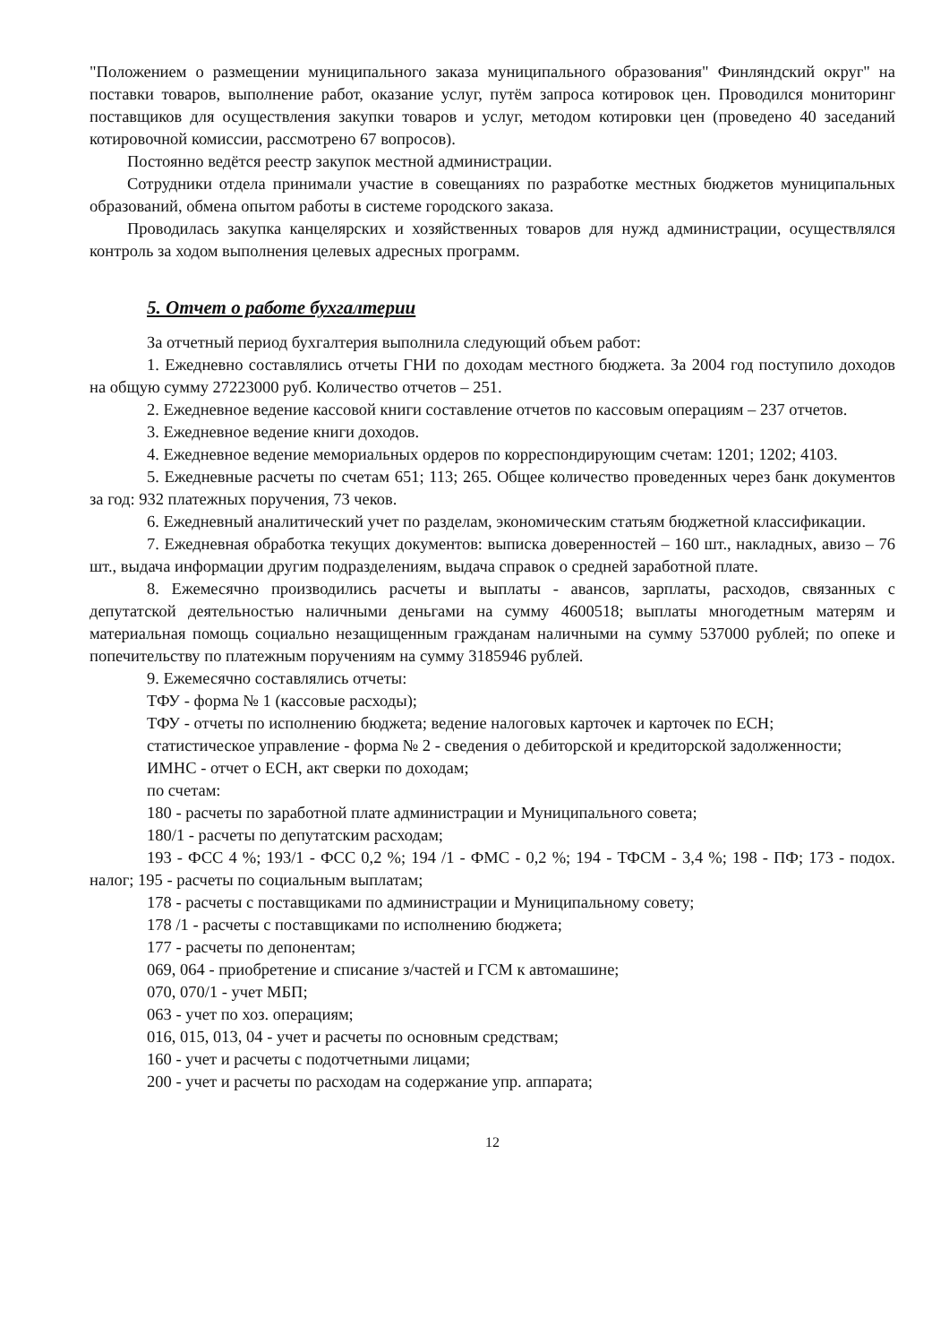"Положением о размещении муниципального заказа муниципального образования" Финляндский округ" на поставки товаров, выполнение работ, оказание услуг, путём запроса котировок цен. Проводился мониторинг поставщиков для осуществления закупки товаров и услуг, методом котировки цен (проведено 40 заседаний котировочной комиссии, рассмотрено 67 вопросов).
Постоянно ведётся реестр закупок местной администрации.
Сотрудники отдела принимали участие в совещаниях по разработке местных бюджетов муниципальных образований, обмена опытом работы в системе городского заказа.
Проводилась закупка канцелярских и хозяйственных товаров для нужд администрации, осуществлялся контроль за ходом выполнения целевых адресных программ.
5. Отчет о работе бухгалтерии
За отчетный период бухгалтерия выполнила следующий объем работ:
1. Ежедневно составлялись отчеты ГНИ по доходам местного бюджета. За 2004 год поступило доходов на общую сумму 27223000 руб. Количество отчетов – 251.
2. Ежедневное ведение кассовой книги составление отчетов по кассовым операциям – 237 отчетов.
3. Ежедневное ведение книги доходов.
4. Ежедневное ведение мемориальных ордеров по корреспондирующим счетам: 1201; 1202; 4103.
5. Ежедневные расчеты по счетам 651; 113; 265. Общее количество проведенных через банк документов за год: 932 платежных поручения, 73 чеков.
6. Ежедневный аналитический учет по разделам, экономическим статьям бюджетной классификации.
7. Ежедневная обработка текущих документов: выписка доверенностей – 160 шт., накладных, авизо – 76 шт., выдача информации другим подразделениям, выдача справок о средней заработной плате.
8. Ежемесячно производились расчеты и выплаты - авансов, зарплаты, расходов, связанных с депутатской деятельностью наличными деньгами на сумму 4600518; выплаты многодетным матерям и материальная помощь социально незащищенным гражданам наличными на сумму 537000 рублей; по опеке и попечительству по платежным поручениям на сумму 3185946 рублей.
9. Ежемесячно составлялись отчеты:
ТФУ - форма № 1 (кассовые расходы);
ТФУ - отчеты по исполнению бюджета; ведение налоговых карточек и карточек по ЕСН;
статистическое управление - форма № 2 - сведения о дебиторской и кредиторской задолженности;
ИМНС - отчет о ЕСН, акт сверки по доходам;
по счетам:
180 - расчеты по заработной плате администрации и Муниципального совета;
180/1 - расчеты по депутатским расходам;
193 - ФСС 4 %; 193/1 - ФСС 0,2 %; 194 /1 - ФМС - 0,2 %; 194 - ТФСМ - 3,4 %; 198 - ПФ; 173 - подох. налог; 195 - расчеты по социальным выплатам;
178 - расчеты с поставщиками по администрации и Муниципальному совету;
178 /1 - расчеты с поставщиками по исполнению бюджета;
177 - расчеты по депонентам;
069, 064 - приобретение и списание з/частей и ГСМ к автомашине;
070, 070/1 - учет МБП;
063 - учет по хоз. операциям;
016, 015, 013, 04 - учет и расчеты по основным средствам;
160 - учет и расчеты с подотчетными лицами;
200 - учет и расчеты по расходам на содержание упр. аппарата;
12